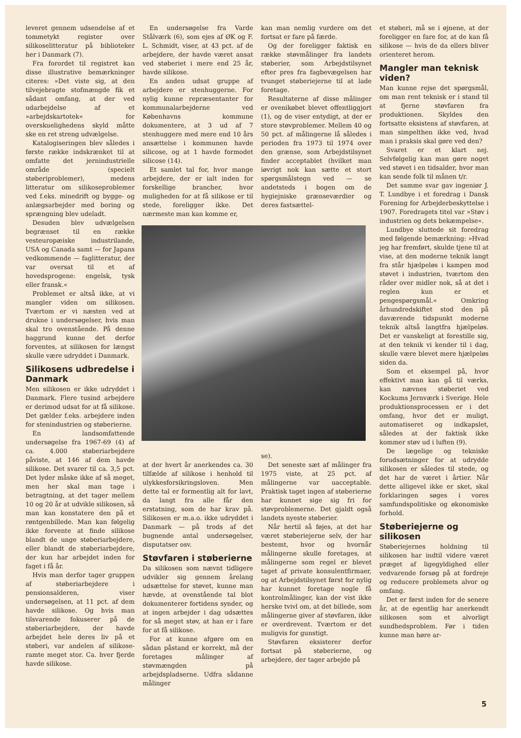leveret gennem udsendelse af et tommetykt register over silikoselitteratur på biblioteker her i Danmark (7).
Fra forordet til registret kan disse illustrative bemærkninger citeres: »Det viste sig, at den tilvejebragte stofmængde fik et sådant omfang, at der ved udarbejdelse af et »arbejdskartotek« for overskuelighedens skyld måtte ske en ret streng udvælgelse.
Katalogiseringen blev således i første række indskrænket til at omfatte det jernindustrielle område (specielt støberiproblemer), medens litteratur om silikoseproblemer ved f.eks. minedrift og bygge- og anlægsarbejder med boring og sprængning blev udeladt.
Desuden blev udvælgelsen begrænset til en række vesteuropæiske industrilande, USA og Canada samt — for Japans vedkommende — faglitteratur, der var oversat til et af hovedsprogene: engelsk, tysk eller fransk.«
Problemet er altså ikke, at vi mangler viden om silikosen. Tværtom er vi næsten ved at drukne i undersøgelser, hvis man skal tro ovenstående. På denne baggrund kunne det derfor forventes, at silikosen for længst skulle være udryddet i Danmark.
Silikosens udbredelse i Danmark
Men silikosen er ikke udryddet i Danmark. Flere tusind arbejdere er derimod udsat for at få silikose. Det gælder f.eks. arbejdere inden for stenindustrien og støberierne.
En landsomfattende undersøgelse fra 1967-69 (4) af ca. 4.000 støberiarbejdere påviste, at 146 af dem havde silikose. Det svarer til ca. 3,5 pct. Det lyder måske ikke af så meget, men her skal man tage i betragtning, at det tager mellem 10 og 20 år at udvikle silikosen, så man kan konstatere den på et røntgenbillede. Man kan følgelig ikke forvente at finde silikose blandt de unge støberiarbejdere, eller blandt de støberiarbejdere, der kun har arbejdet inden for faget i få år.
Hvis man derfor tager gruppen af støberiarbejdere i pensionsalderen, viser undersøgelsen, at 11 pct. af dem havde silikose. Og hvis man tilsvarende fokuserer på de støberiarbejdere, der havde arbejdet hele deres liv på et støberi, var andelen af silikose-ramte meget stor. Ca. hver fjerde havde silikose.
En undersøgelse fra Varde Stålværk (6), som ejes af ØK og F. L. Schmidt, viser, at 43 pct. af de arbejdere, der havde været ansat ved støberiet i mere end 25 år, havde silikose.
En anden udsat gruppe af arbejdere er stenhuggerne. For nylig kunne repræsentanter for kommunalarbejderne ved Københavns kommune dokumentere, at 3 ud af 7 stenhuggere med mere end 10 års ansættelse i kommunen havde silicose, og at 1 havde formodet silicose (14).
Et samlet tal for, hvor mange arbejdere, der er ialt inden for forskellige brancher, hvor muligheden for at få silikose er til stede, foreligger ikke. Det nærmeste man kan komme er,
at der hvert år anerkendes ca. 30 tilfælde af silikose i henhold til ulykkesforsikringsloven. Men dette tal er formentlig alt for lavt, da langt fra alle får den erstatning, som de har krav på. Silikosen er m.a.o. ikke udryddet i Danmark — på trods af det bugnende antal undersøgelser, disputatser osv.
Støvfaren i støberierne
Da silikosen som nævnt tidligere udvikler sig gennem årelang udsættelse for støvet, kunne man hævde, at ovenstående tal blot dokumenterer fortidens synder, og at ingen arbejder i dag udsættes for så meget støv, at han er i fare for at få silikose.
For at kunne afgøre om en sådan påstand er korrekt, må der foretages målinger af støvmængden på arbejdspladserne. Udfra sådanne målinger
kan man nemlig vurdere om det fortsat er fare på færde.
Og der foreligger faktisk en række støvmålinger fra landets støberier, som Arbejdstilsynet efter pres fra fagbevægelsen har tvunget støberiejerne til at lade foretage.
Resultaterne af disse målinger er ovenikøbet blevet offentliggjort (1), og de viser entydigt, at der er store støvproblemer. Mellem 40 og 50 pct. af målingerne lå således i perioden fra 1973 til 1974 over den grænse, som Arbejdstilsynet finder acceptablet (hvilket man iøvrigt nok kan sætte et stort spørgsmålstegn ved — se andetsteds i bogen om de hygiejniske grænseværdier og deres fastsættel-
se).
Det seneste sæt af målinger fra 1975 viste, at 25 pct. af målingerne var uacceptable. Praktisk taget ingen af støberierne har kunnet sige sig fri for støvproblemerne. Det gjaldt også landets nyeste støberier.
Når hertil så føjes, at det har været støberiejerne selv, der har bestemt, hvor og hvornår målingerne skulle foretages, at målingerne som regel er blevet taget af private konsulentfirmaer, og at Arbejdstilsynet først for nylig har kunnet foretage nogle få kontrolmålinger, kan der vist ikke herske tvivl om, at det billede, som målingerne giver af støvfaren, ikke er overdrevent. Tværtom er det muligvis for gunstigt.
Støvfaren eksisterer derfor fortsat på støberierne, og arbejdere, der tager arbejde på
et støberi, må se i øjnene, at der foreligger en fare for, at de kan få silikose — hvis de da ellers bliver orienteret herom.
Mangler man teknisk viden?
Man kunne rejse det spørgsmål, om man rent teknisk er i stand til at fjerne støvfaren fra produktionen. Skyldes den fortsatte eksistens af støvfaren, at man simpelthen ikke ved, hvad man i praksis skal gøre ved den?
Svaret er et klart nej. Selvfølgelig kan man gøre noget ved støvet i en tidsalder, hvor man kan sende folk til månen t/r.
Det samme svar gav ingeniør J. T. Lundbye i et foredrag i Dansk Forening for Arbejderbeskyttelse i 1907. Foredragets titel var »Støv i industrien og dets bekæmpelse«.
Lundbye sluttede sit foredrag med følgende bemærkning: »Hvad jeg har fremført, skulde tjene til at vise, at den moderne teknik langt fra står hjælpeløs i kampen mod støvet i industrien, tværtom den råder over midler nok, så at det i reglen kun er et pengespørgsmål.« Omkring århundredskiftet stod den på daværende tidspunkt moderne teknik altså langtfra hjælpeløs. Det er vanskeligt at forestille sig, at den teknik vi kender til i dag, skulle være blevet mere hjælpeløs siden da.
Som et eksempel på, hvor effektivt man kan gå til værks, kan nævnes støberiet ved Kockums Jernværk i Sverige. Hele produktionsprocessen er i det omfang, hvor det er muligt, automatiseret og indkapslet, således at der faktisk ikke kommer støv ud i luften (9).
De lægelige og tekniske forudsætninger for at udrydde silikosen er således til stede, og det har de været i årtier. Når dette alligevel ikke er sket, skal forklaringen søges i vores samfundspolitiske og økonomiske forhold.
Støberiejerne og silikosen
Støberiejernes holdning til silikosen har indtil videre været præget af ligegyldighed eller vedvarende forsøg på at fordreje og reducere problemets alvor og omfang.
Det er først inden for de senere år, at de egentlig har anerkendt silikosen som et alvorligt sundhedsproblem. Før i tiden kunne man høre ar-
5